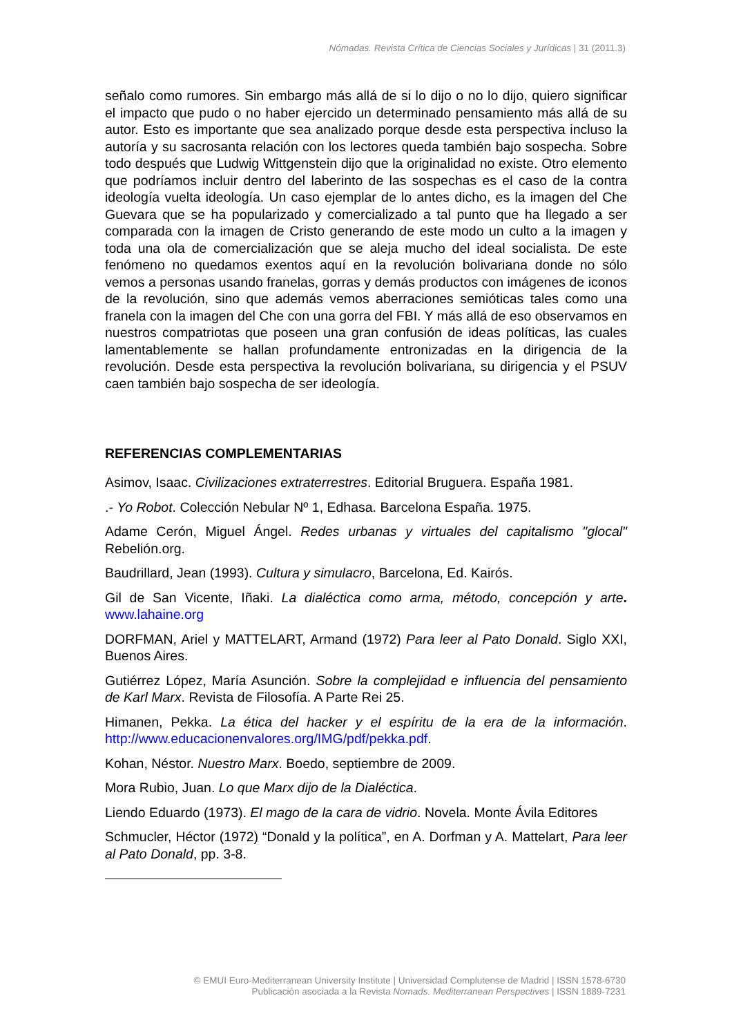Nómadas. Revista Crítica de Ciencias Sociales y Jurídicas | 31 (2011.3)
señalo como rumores. Sin embargo más allá de si lo dijo o no lo dijo, quiero significar el impacto que pudo o no haber ejercido un determinado pensamiento más allá de su autor. Esto es importante que sea analizado porque desde esta perspectiva incluso la autoría y su sacrosanta relación con los lectores queda también bajo sospecha. Sobre todo después que Ludwig Wittgenstein dijo que la originalidad no existe. Otro elemento que podríamos incluir dentro del laberinto de las sospechas es el caso de la contra ideología vuelta ideología. Un caso ejemplar de lo antes dicho, es la imagen del Che Guevara que se ha popularizado y comercializado a tal punto que ha llegado a ser comparada con la imagen de Cristo generando de este modo un culto a la imagen y toda una ola de comercialización que se aleja mucho del ideal socialista. De este fenómeno no quedamos exentos aquí en la revolución bolivariana donde no sólo vemos a personas usando franelas, gorras y demás productos con imágenes de iconos de la revolución, sino que además vemos aberraciones semióticas tales como una franela con la imagen del Che con una gorra del FBI. Y más allá de eso observamos en nuestros compatriotas que poseen una gran confusión de ideas políticas, las cuales lamentablemente se hallan profundamente entronizadas en la dirigencia de la revolución. Desde esta perspectiva la revolución bolivariana, su dirigencia y el PSUV caen también bajo sospecha de ser ideología.
REFERENCIAS COMPLEMENTARIAS
Asimov, Isaac. Civilizaciones extraterrestres. Editorial Bruguera. España 1981.
.- Yo Robot. Colección Nebular Nº 1, Edhasa. Barcelona España. 1975.
Adame Cerón, Miguel Ángel. Redes urbanas y virtuales del capitalismo "glocal" Rebelión.org.
Baudrillard, Jean (1993). Cultura y simulacro, Barcelona, Ed. Kairós.
Gil de San Vicente, Iñaki. La dialéctica como arma, método, concepción y arte. www.lahaine.org
DORFMAN, Ariel y MATTELART, Armand (1972) Para leer al Pato Donald. Siglo XXI, Buenos Aires.
Gutiérrez López, María Asunción. Sobre la complejidad e influencia del pensamiento de Karl Marx. Revista de Filosofía. A Parte Rei 25.
Himanen, Pekka. La ética del hacker y el espíritu de la era de la información. http://www.educacionenvalores.org/IMG/pdf/pekka.pdf.
Kohan, Néstor. Nuestro Marx. Boedo, septiembre de 2009.
Mora Rubio, Juan. Lo que Marx dijo de la Dialéctica.
Liendo Eduardo (1973). El mago de la cara de vidrio. Novela. Monte Ávila Editores
Schmucler, Héctor (1972) “Donald y la política”, en A. Dorfman y A. Mattelart, Para leer al Pato Donald, pp. 3-8.
© EMUI Euro-Mediterranean University Institute | Universidad Complutense de Madrid | ISSN 1578-6730
Publicación asociada a la Revista Nomads. Mediterranean Perspectives | ISSN 1889-7231